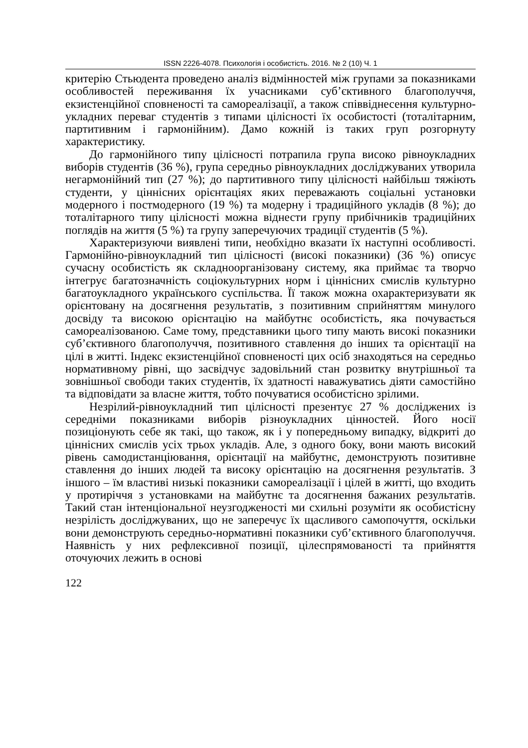ISSN 2226-4078. Психологія і особистість. 2016. № 2 (10) Ч. 1
критерію Стьюдента проведено аналіз відмінностей між групами за показниками особливостей переживання їх учасниками суб’єктивного благополуччя, екзистенційної сповненості та самореалізації, а також співвіднесення культурно-укладних переваг студентів з типами цілісності їх особистості (тоталітарним, партитивним і гармонійним). Дамо кожній із таких груп розгорнуту характеристику.
До гармонійного типу цілісності потрапила група високо рівноукладних виборів студентів (36 %), група середньо рівноукладних досліджуваних утворила негармонійний тип (27 %); до партитивного типу цілісності найбільш тяжіють студенти, у ціннісних орієнтаціях яких переважають соціальні установки модерного і постмодерного (19 %) та модерну і традиційного укладів (8 %); до тоталітарного типу цілісності можна віднести групу прибічників традиційних поглядів на життя (5 %) та групу заперечуючих традиції студентів (5 %).
Характеризуючи виявлені типи, необхідно вказати їх наступні особливості. Гармонійно-рівноукладний тип цілісності (високі показники) (36 %) описує сучасну особистість як складноорганізовану систему, яка приймає та творчо інтегрує багатозначність соціокультурних норм і ціннісних смислів культурно багатоукладного українського суспільства. Її також можна охарактеризувати як орієнтовану на досягнення результатів, з позитивним сприйняттям минулого досвіду та високою орієнтацію на майбутнє особистість, яка почувається самореалізованою. Саме тому, представники цього типу мають високі показники суб’єктивного благополуччя, позитивного ставлення до інших та орієнтації на цілі в житті. Індекс екзистенційної сповненості цих осіб знаходяться на середньо нормативному рівні, що засвідчує задовільний стан розвитку внутрішньої та зовнішньої свободи таких студентів, їх здатності наважуватись діяти самостійно та відповідати за власне життя, тобто почуватися особистісно зрілими.
Незрілий-рівноукладний тип цілісності презентує 27 % досліджених із середніми показниками виборів різноукладних цінностей. Його носії позиціонують себе як такі, що також, як і у попередньому випадку, відкриті до ціннісних смислів усіх трьох укладів. Але, з одного боку, вони мають високий рівень самодистанціювання, орієнтації на майбутнє, демонструють позитивне ставлення до інших людей та високу орієнтацію на досягнення результатів. З іншого – їм властиві низькі показники самореалізації і цілей в житті, що входить у протиріччя з установками на майбутнє та досягнення бажаних результатів. Такий стан інтенціональної неузгодженості ми схильні розуміти як особистісну незрілість досліджуваних, що не заперечує їх щасливого самопочуття, оскільки вони демонструють середньо-нормативні показники суб’єктивного благополуччя. Наявність у них рефлексивної позиції, цілеспрямованості та прийняття оточуючих лежить в основі
122